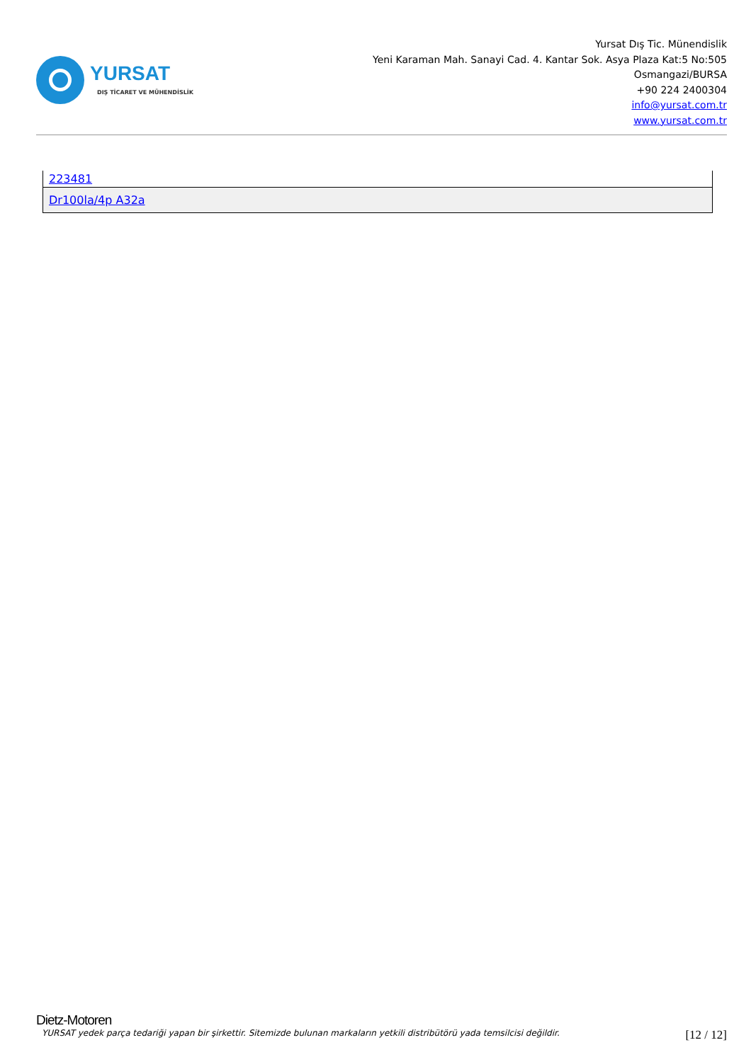YURSAT
DIŞ TİCARET VE MÜHENDİSLİK
Yursat Dış Tic. Münendislik
Yeni Karaman Mah. Sanayi Cad. 4. Kantar Sok. Asya Plaza Kat:5 No:505
Osmangazi/BURSA
+90 224 2400304
info@yursat.com.tr
www.yursat.com.tr
| 223481 |
| Dr100la/4p A32a |
Dietz-Motoren
YURSAT yedek parça tedariği yapan bir şirkettir. Sitemizde bulunan markaların yetkili distribütörü yada temsilcisi değildir. [12 / 12]